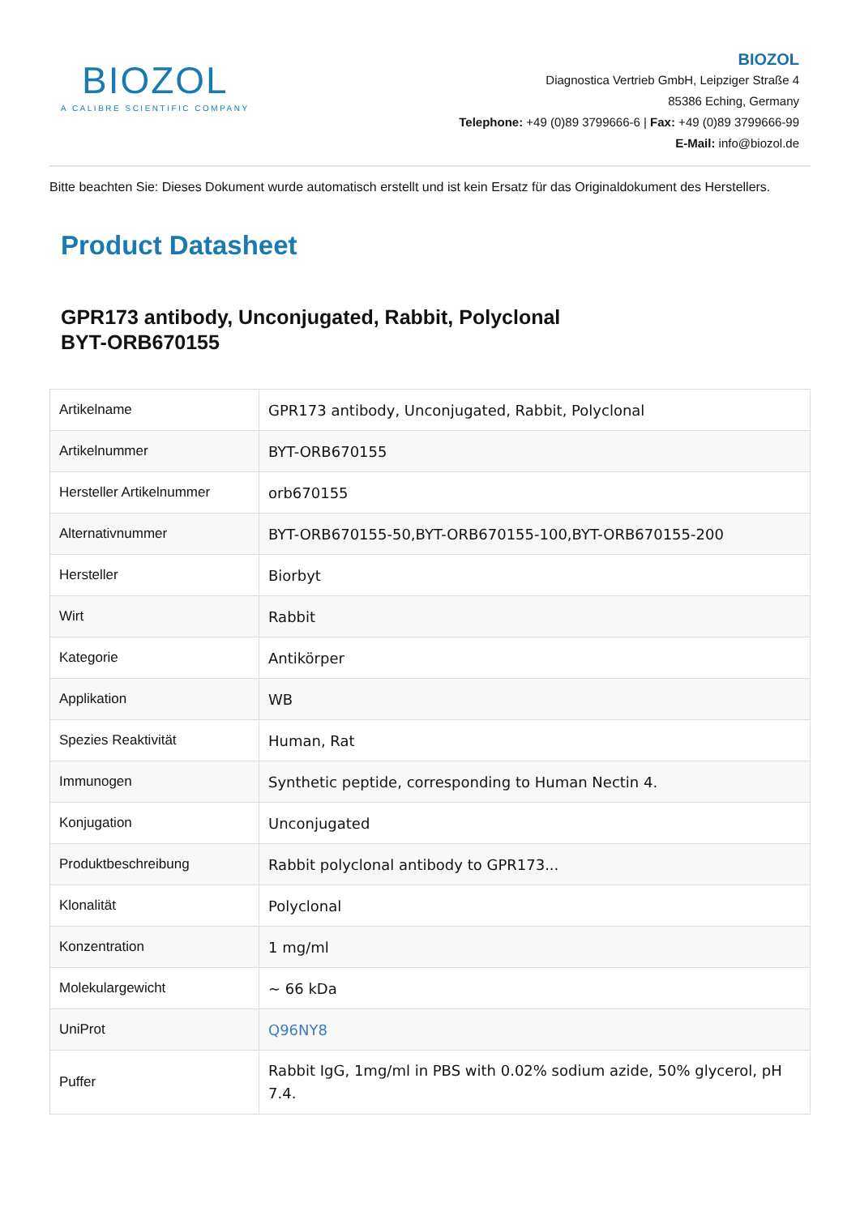BIOZOL
A CALIBRE SCIENTIFIC COMPANY
BIOZOL
Diagnostica Vertrieb GmbH, Leipziger Straße 4
85386 Eching, Germany
Telephone: +49 (0)89 3799666-6 | Fax: +49 (0)89 3799666-99
E-Mail: info@biozol.de
Bitte beachten Sie: Dieses Dokument wurde automatisch erstellt und ist kein Ersatz für das Originaldokument des Herstellers.
Product Datasheet
GPR173 antibody, Unconjugated, Rabbit, Polyclonal
BYT-ORB670155
| Artikelname | GPR173 antibody, Unconjugated, Rabbit, Polyclonal |
| Artikelnummer | BYT-ORB670155 |
| Hersteller Artikelnummer | orb670155 |
| Alternativnummer | BYT-ORB670155-50,BYT-ORB670155-100,BYT-ORB670155-200 |
| Hersteller | Biorbyt |
| Wirt | Rabbit |
| Kategorie | Antikörper |
| Applikation | WB |
| Spezies Reaktivität | Human, Rat |
| Immunogen | Synthetic peptide, corresponding to Human Nectin 4. |
| Konjugation | Unconjugated |
| Produktbeschreibung | Rabbit polyclonal antibody to GPR173... |
| Klonalität | Polyclonal |
| Konzentration | 1 mg/ml |
| Molekulargewicht | ~ 66 kDa |
| UniProt | Q96NY8 |
| Puffer | Rabbit IgG, 1mg/ml in PBS with 0.02% sodium azide, 50% glycerol, pH 7.4. |